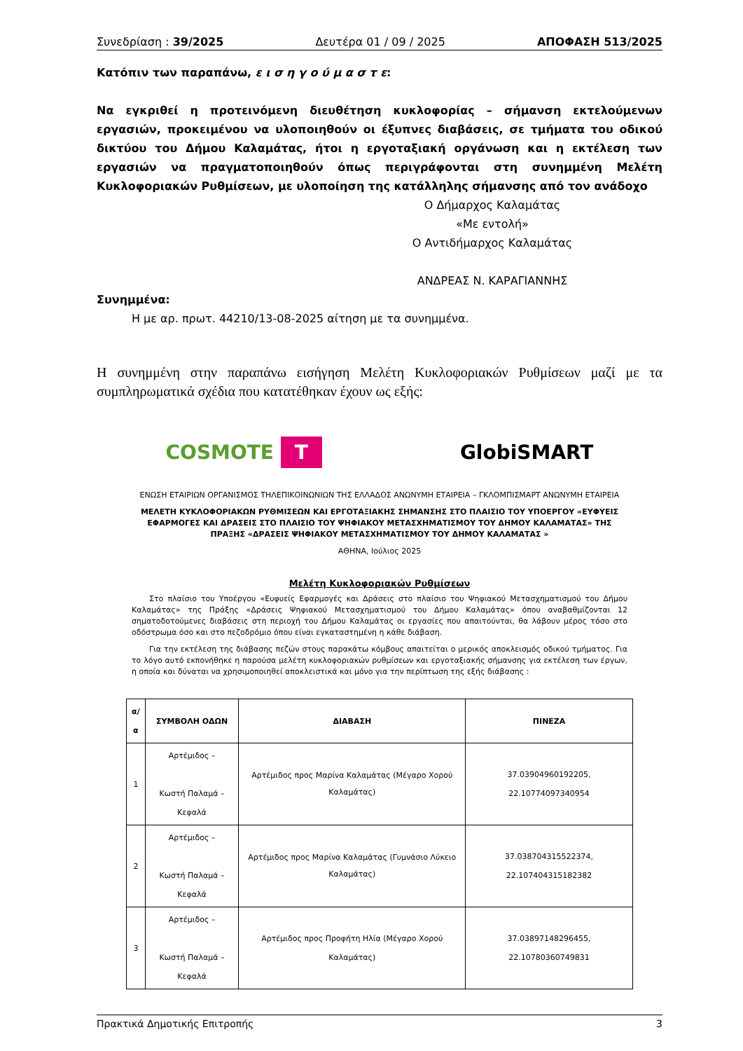Συνεδρίαση : 39/2025 Δευτέρα 01 / 09 / 2025 ΑΠΟΦΑΣΗ 513/2025
Κατόπιν των παραπάνω, ε ι σ η γ ο ύ μ α σ τ ε:
Να εγκριθεί η προτεινόμενη διευθέτηση κυκλοφορίας – σήμανση εκτελούμενων εργασιών, προκειμένου να υλοποιηθούν οι έξυπνες διαβάσεις, σε τμήματα του οδικού δικτύου του Δήμου Καλαμάτας, ήτοι η εργοταξιακή οργάνωση και η εκτέλεση των εργασιών να πραγματοποιηθούν όπως περιγράφονται στη συνημμένη Μελέτη Κυκλοφοριακών Ρυθμίσεων, με υλοποίηση της κατάλληλης σήμανσης από τον ανάδοχο
Ο Δήμαρχος Καλαμάτας
«Με εντολή»
Ο Αντιδήμαρχος Καλαμάτας
ΑΝΔΡΕΑΣ Ν. ΚΑΡΑΓΙΑΝΝΗΣ
Συνημμένα:
Η με αρ. πρωτ. 44210/13-08-2025 αίτηση με τα συνημμένα.
Η συνημμένη στην παραπάνω εισήγηση Μελέτη Κυκλοφοριακών Ρυθμίσεων μαζί με τα συμπληρωματικά σχέδια που κατατέθηκαν έχουν ως εξής:
COSMOTE T GlobiSMART
ΕΝΩΣΗ ΕΤΑΙΡΙΩΝ ΟΡΓΑΝΙΣΜΟΣ ΤΗΛΕΠΙΚΟΙΝΩΝΙΩΝ ΤΗΣ ΕΛΛΑΔΟΣ ΑΝΩΝΥΜΗ ΕΤΑΙΡΕΙΑ – ΓΚΛΟΜΠΙΣΜΑΡΤ ΑΝΩΝΥΜΗ ΕΤΑΙΡΕΙΑ
ΜΕΛΕΤΗ ΚΥΚΛΟΦΟΡΙΑΚΩΝ ΡΥΘΜΙΣΕΩΝ ΚΑΙ ΕΡΓΟΤΑΞΙΑΚΗΣ ΣΗΜΑΝΣΗΣ ΣΤΟ ΠΛΑΙΣΙΟ ΤΟΥ ΥΠΟΕΡΓΟΥ «ΕΥΦΥΕΙΣ ΕΦΑΡΜΟΓΕΣ ΚΑΙ ΔΡΑΣΕΙΣ ΣΤΟ ΠΛΑΙΣΙΟ ΤΟΥ ΨΗΦΙΑΚΟΥ ΜΕΤΑΣΧΗΜΑΤΙΣΜΟΥ ΤΟΥ ΔΗΜΟΥ ΚΑΛΑΜΑΤΑΣ» ΤΗΣ ΠΡΑΞΗΣ «ΔΡΑΣΕΙΣ ΨΗΦΙΑΚΟΥ ΜΕΤΑΣΧΗΜΑΤΙΣΜΟΥ ΤΟΥ ΔΗΜΟΥ ΚΑΛΑΜΑΤΑΣ »
ΑΘΗΝΑ, Ιούλιος 2025
Μελέτη Κυκλοφοριακών Ρυθμίσεων
Στο πλαίσιο του Υποέργου «Ευφυείς Εφαρμογές και Δράσεις στο πλαίσιο του Ψηφιακού Μετασχηματισμού του Δήμου Καλαμάτας» της Πράξης «Δράσεις Ψηφιακού Μετασχηματισμού του Δήμου Καλαμάτας» όπου αναβαθμίζονται 12 σηματοδοτούμενες διαβάσεις στη περιοχή του Δήμου Καλαμάτας οι εργασίες που απαιτούνται, θα λάβουν μέρος τόσο στο οδόστρωμα όσο και στο πεζοδρόμιο όπου είναι εγκαταστημένη η κάθε διάβαση.
Για την εκτέλεση της διάβασης πεζών στους παρακάτω κόμβους απαιτείται ο μερικός αποκλεισμός οδικού τμήματος. Για το λόγο αυτό εκπονήθηκε η παρούσα μελέτη κυκλοφοριακών ρυθμίσεων και εργοταξιακής σήμανσης για εκτέλεση των έργων, η οποία και δύναται να χρησιμοποιηθεί αποκλειστικά και μόνο για την περίπτωση της εξής διάβασης :
| α/α | ΣΥΜΒΟΛΗ ΟΔΩΝ | ΔΙΑΒΑΣΗ | ΠΙΝΕΖΑ |
| --- | --- | --- | --- |
| 1 | Αρτέμιδος – Κωστή Παλαμά – Κεφαλά | Αρτέμιδος προς Μαρίνα Καλαμάτας (Μέγαρο Χορού Καλαμάτας) | 37.03904960192205, 22.10774097340954 |
| 2 | Αρτέμιδος – Κωστή Παλαμά – Κεφαλά | Αρτέμιδος προς Μαρίνα Καλαμάτας (Γυμνάσιο Λύκειο Καλαμάτας) | 37.038704315522374, 22.107404315182382 |
| 3 | Αρτέμιδος – Κωστή Παλαμά – Κεφαλά | Αρτέμιδος προς Προφήτη Ηλία (Μέγαρο Χορού Καλαμάτας) | 37.03897148296455, 22.10780360749831 |
Πρακτικά Δημοτικής Επιτροπής 3